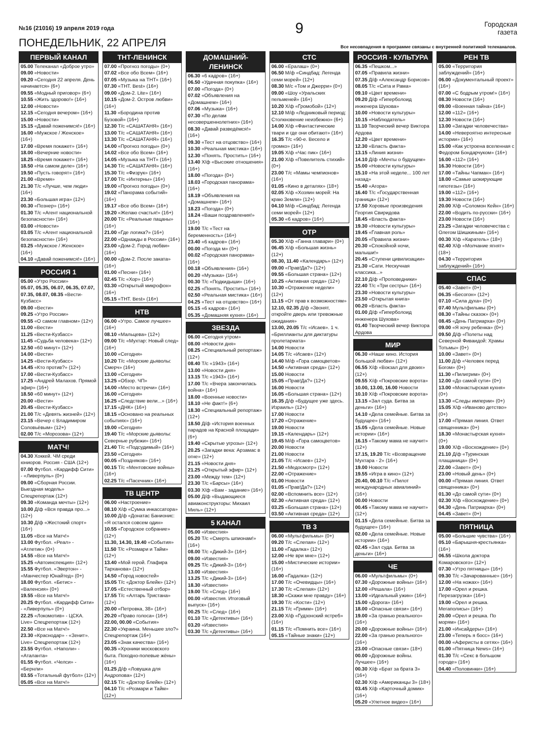№16 (21016) 19 апреля 2019 года
9
Городская
газета
ПОНЕДЕЛЬНИК, 22 АПРЕЛЯ
Все несовпадения в программе связаны с внутренней политикой телеканалов.
ПЕРВЫЙ КАНАЛ
05.00 Телеканал «Доброе утро»
09.00 «Новости»
09.20 «Сегодня 22 апреля. День начинается» (6+)
09.55 «Модный приговор» (6+)
10.55 «Жить здорово!» (16+)
12.00 «Новости»
12.15 «Сегодня вечером» (16+)
15.00 «Новости»
15.15 «Давай поженимся!» (16+)
16.00 «Мужское / Женское» (16+)
17.00 «Время покажет» (16+)
18.00 «Вечерние новости»
18.25 «Время покажет» (16+)
18.50 «На самом деле» (16+)
19.50 «Пусть говорят» (16+)
21.00 «Время»
21.30 Т/с «Лучше, чем люди» (16+)
23.30 «Большая игра» (12+)
00.30 «Познер» (16+)
01.30 Т/с «Агент национальной безопасности» (16+)
03.00 «Новости»
03.05 Т/с «Агент национальной безопасности» (16+)
03.25 «Мужское / Женское» (16+)
04.10 «Давай поженимся!» (16+)
РОССИЯ 1
05.00 «Утро России»
05.07, 05.35, 06.07, 06.35, 07.07, 07.35, 08.07, 08.35 «Вести-Кузбасс»
09.00 «Вести»
09.25 «Утро России»
09.55 «О самом главном» (12+)
11.00 «Вести»
11.25 «Вести-Кузбасс»
11.45 «Судьба человека» (12+)
12.50 «60 минут» (12+)
14.00 «Вести»
14.25 «Вести-Кузбасс»
14.45 «Кто против?» (12+)
17.00 «Вести-Кузбасс»
17.25 «Андрей Малахов. Прямой эфир» (16+)
18.50 «60 минут» (12+)
20.00 «Вести»
20.45 «Вести-Кузбасс»
21.00 Т/с «Девять жизней» (12+)
23.15 «Вечер с Владимиром Соловьёвым» (12+)
02.00 Т/с «Морозова» (12+)
МАТЧ!
04.30 Хоккей. ЧМ среди юниоров. Россия - США (12+)
07.00 Футбол. «Кардифф Сити» - «Ливерпуль» (0+)
09.00 «Сборная России. Выездная модель» Спецрепортаж (12+)
09.30 «Команда мечты» (12+)
10.00 Д/ф «Вся правда про...» (12+)
10.30 Д/ф «Жестокий спорт» (16+)
11.05 «Все на Матч!»
13.00 Футбол. «Реал» - «Атлетик» (0+)
14.55 «Все на Матч!»
15.25 «Автоинспекция» (12+)
15.55 Футбол. «Эвертон» - «Манчестер Юнайтед» (0+)
18.00 Футбол. «Бетис» - «Валенсия» (0+)
19.55 «Все на Матч!»
20.25 Футбол. «Кардифф Сити» - «Ливерпуль» (0+)
22.25 «Локомотив» - ЦСКА. Live» Спецрепортаж (12+)
22.50 «Все на Матч!»
23.30 «Краснодар» - «Зенит». Live» Спецрепортаж (12+)
23.55 Футбол. «Наполи» - «Аталанта»
01.55 Футбол. «Челси» - «Бернли»
03.55 «Тотальный футбол» (12+)
05.05 «Все на Матч!»
ТНТ-ЛЕНИНСК
07.00 «Прогноз погоды» (0+)
07.02 «Все обо Всем» (16+)
07.05 «Музыка на ТНТ» (16+)
07.30 «ТНТ. Best» (16+)
09.00 «Дом-2. Lite» (16+)
10.15 «Дом-2. Остров любви» (16+)
11.30 «Бородина против Бузовой» (16+)
12.30 Т/с «САШАТАНЯ» (16+)
13.00 Т/с «САШАТАНЯ» (16+)
13.30 Т/с «САШАТАНЯ» (16+)
14.00 «Прогноз погоды» (0+)
14.02 «Все обо Всем» (16+)
14.05 «Музыка на ТНТ» (16+)
14.30 Т/с «САШАТАНЯ» (16+)
15.30 Т/с «Физрук» (16+)
17.00 Т/с «Интерны» (16+)
19.00 «Прогноз погоды» (0+)
19.02 «Панорама событий» (16+)
19.17 «Все обо Всем» (16+)
19.20 «Желаю счастья!» (16+)
20.00 Т/с «Реальные пацаны» (16+)
21.00 «Где логика?» (16+)
22.00 «Однажды в России» (16+)
23.00 «Дом-2. Город любви» (16+)
00.00 «Дом-2. После заката» (16+)
01.00 «Песни» (16+)
02.45 Т/с «Хор» (16+)
03.30 «Открытый микрофон» (16+)
05.15 «ТНТ. Best» (16+)
НТВ
06.00 «Утро. Самое лучшее» (16+)
08.10 «Мальцева» (12+)
09.00 Т/с «Мухтар: Новый след» (16+)
10.00 «Сегодня»
10.20 Т/с «Морские дьяволы: Смерч» (16+)
13.00 «Сегодня»
13.25 «Обзор. ЧП»
14.00 «Место встречи» (16+)
16.00 «Сегодня»
16.25 «Следствие вели...» (16+)
17.15 «ДНК» (16+)
18.15 «Основано на реальных событиях» (16+)
19.00 «Сегодня»
19.40 Т/с «Морские дьяволы: Северные рубежи» (16+)
21.40 Т/с «Подсудимый» (16+)
23.50 «Сегодня»
00.05 «Поздняков» (16+)
00.15 Т/с «Ментовские войны» (16+)
02.25 Т/с «Пасечник» (16+)
ТВ ЦЕНТР
06.00 «Настроение»
08.10 Х/ф «Сумка инкассатора»
10.00 Д/ф «Донатас Банионис: «Я остался совсем один»
10.55 «Городское собрание» (12+)
11.30, 14.30, 19.40 «События»
11.50 Т/с «Розмари и Тайм» (12+)
13.40 «Мой герой. Глафира Тарханова» (12+)
14.50 «Город новостей»
15.05 Т/с «Доктор Блейк» (12+)
17.05 «Естественный отбор»
17.55 Т/с «Алтарь Тристана» (12+)
20.00 «Петровка, 38» (16+)
20.20 «Право голоса» (16+)
22.00, 00.00 «События»
22.30 «Украина. Меньшее зло?» Спецрепортаж (16+)
23.05 «Знак качества» (16+)
00.35 «Хроники московского быта. Походно-полевые жёны» (16+)
01.25 Д/ф «Ловушка для Андропова» (12+)
02.15 Т/с «Доктор Блейк» (12+)
04.10 Т/с «Розмари и Тайм» (12+)
ДОМАШНИЙ-ЛЕНИНСК
06.30 «6 кадров» (16+)
06.50 «Удачная покупка» (16+)
07.00 «Погода» (0+)
07.02 «Объявления на «Домашнем» (16+)
07.06 «Музыка» (16+)
07.30 «По делам несовершеннолетних» (16+)
08.30 «Давай разведёмся!» (16+)
09.30 «Тест на отцовство» (16+)
10.30 «Реальная мистика» (16+)
12.30 «Понять. Простить» (16+)
13.40 Х/ф «Высокие отношения» (16+)
18.00 «Погода» (0+)
18.03 «Городская панорама» (16+)
18.19 «Объявления на «Домашнем» (16+)
18.23 «Погода» (0+)
18.24 «Ваши поздравления!» (16+)
19.00 Т/с «Тест на беременность» (16+)
23.40 «6 кадров» (16+)
00.00 «Погода м» (0+)
00.02 «Городская панорама» (16+)
00.18 «Объявления» (16+)
00.20 «Музыка» (16+)
00.30 Т/с «Подкидыши» (16+)
02.25 «Понять. Простить» (16+)
02.50 «Реальная мистика» (16+)
04.25 «Тест на отцовство» (16+)
05.15 «6 кадров» (16+)
05.35 «Домашняя кухня» (16+)
ЗВЕЗДА
06.00 «Сегодня утром»
08.00 «Новости дня»
08.25 «Специальный репортаж» (12+)
08.40 Т/с «1943» (16+)
13.00 «Новости дня»
13.15 Т/с «1943» (16+)
17.00 Т/с «Вчера закончилась война» (16+)
18.00 «Военные новости»
18.10 «Не факт!» (6+)
18.30 «Специальный репортаж» (12+)
18.50 Д/ф «История военных парадов на Красной площади» (6+)
19.40 «Скрытые угрозы» (12+)
20.25 «Загадки века: Арзамас в огне» (12+)
21.15 «Новости дня»
21.25 «Открытый эфир» (12+)
23.00 «Между тем» (12+)
23.30 Т/с «Барсы» (16+)
03.30 Х/ф «Вам - задание» (16+)
05.00 Д/ф «Выдающиеся авиаконструкторы: Михаил Миль» (12+)
5 КАНАЛ
05.00 «Известия»
05.20 Т/с «Смерть шпионам!» (16+)
08.00 Т/с «Дикий-3» (16+)
09.00 «Известия»
09.25 Т/с «Дикий-3» (16+)
13.00 «Известия»
13.25 Т/с «Дикий-3» (16+)
18.30 «Известия»
19.00 Т/с «След» (16+)
00.00 «Известия. Итоговый выпуск» (16+)
00.25 Т/с «След» (16+)
01.10 Т/с «Детективы» (16+)
03.20 «Известия»
03.30 Т/с «Детективы» (16+)
СТС
06.00 «Ералаш» (0+)
06.50 М/ф «Синдбад: Легенда семи морей» (12+)
08.30 М/с «Том и Джерри» (0+)
09.00 «Шоу «Уральских пельменей» (16+)
10.20 Х/ф «Громобой» (12+)
12.10 М/ф «Ледниковый период: Столкновение неизбежно» (6+)
14.00 Х/ф «Фантастические твари и где они обитают» (16+)
16.35 Т/с «90-е. Весело и громко» (16+)
19.05 Х/ф «Час пик» (16+)
21.00 Х/ф «Повелитель стихий» (0+)
23.00 Т/с «Мамы чемпионов» (16+)
01.05 «Кино в деталях» (18+)
02.05 Х/ф «Хозяин морей: На краю Земли» (12+)
04.10 М/ф «Синдбад: Легенда семи морей» (12+)
05.30 «6 кадров» (16+)
ОТР
05.30 Х/ф «Ганна главари» (0+)
06.45 Х/ф «Большая жизнь» (12+)
08.30, 11.40 «Календарь» (12+)
09.00 «Прав!Да?» (12+)
09.55 «Большая страна» (12+)
10.25 «Активная среда» (12+)
10.30 «Отражение недели» (12+)
11.15 «От прав к возможностям»
12.10, 02.35 Д/ф «Звонят, откройте дверь или тревожные ожидания»
13.00, 20.05 Т/с «Исаев». 1 ч. «Бриллианты для диктатуры пролетариата»
14.00 Новости
14.05 Т/с «Исаев» (12+)
14.40 М/ф «Гора самоцветов»
14.50 «Активная среда» (12+)
15.00 Новости
15.05 «Прав!Да?» (12+)
16.00 Новости
16.05 «Большая страна» (12+)
16.35 Д/ф «Будущее уже здесь. Израиль» (12+)
17.00 Новости
17.20 «Отражение»
19.00 Новости
19.15 «Календарь» (12+)
19.45 М/ф «Гора самоцветов»
20.00 Новости
21.00 Новости
21.05 Т/с «Исаев» (12+)
21.50 «Медосмотр» (12+)
22.00 «Отражение»
01.00 Новости
01.05 «Прав!Да?» (12+)
02.00 «Вспомнить все» (12+)
02.30 «Активная среда» (12+)
03.25 «Большая страна» (12+)
03.50 «Активная среда» (12+)
ТВ 3
06.00 «Мультфильмы» (0+)
09.20 Т/с «Слепая» (12+)
11.00 «Гадалка» (12+)
12.00 «Не ври мне» (12+)
15.00 «Мистические истории» (16+)
16.00 «Гадалка» (12+)
17.00 Т/с «Очевидцы» (16+)
17.30 Т/с «Слепая» (12+)
18.30 «Скажи мне правду» (16+)
19.30 Т/с «Кости» (12+)
21.15 Т/с «Гримм» (16+)
23.00 Х/ф «Гудзонский ястреб» (16+)
01.15 Т/с «Помнить все» (16+)
05.15 «Тайные знаки» (12+)
РОССИЯ - КУЛЬТУРА
06.35 «Пешком...»
07.05 «Правила жизни»
07.35 Д/ф «Александр Борисов»
08.05 Т/с «Сита и Рама»
09.10 «Цвет времени»
09.20 Д/ф «Гиперболоид инженера Шухова»
10.00 «Новости культуры»
10.15 «Наблюдатель»
11.10 Творческий вечер Виктора Ардова
12.20 «Цвет времени»
12.30 «Власть факта»
13.15 «Линия жизни»
14.10 Д/ф «Мечты о будущем»
15.00 «Новости культуры»
15.10 «На этой неделе... 100 лет назад»
15.40 «Агора»
16.40 Т/с «Государственная граница» (12+)
17.50 Хоровые произведения Георгия Свиридова
18.45 «Власть факта»
19.30 «Новости культуры»
19.45 «Главная роль»
20.05 «Правила жизни»
20.30 «Спокойной ночи, малыши!»
20.45 «Ступени цивилизации»
21.30 «Сати. Нескучная классика...»
22.10 Д/ф «Проповедники»
22.40 Т/с «Три сестры» (16+)
23.30 «Новости культуры»
23.50 «Открытая книга»
00.20 «Власть факта»
01.00 Д/ф «Гиперболоид инженера Шухова»
01.40 Творческий вечер Виктора Ардова
МИР
06.30 «Наше кино. История большой любви» (12+)
06.55 Х/ф «Вокзал для двоих» (12+)
09.55 Х/ф «Покровские ворота»
10.00, 13.00, 16.00 Новости
10.10 Х/ф «Покровские ворота»
13.15 «Зал суда. Битва за деньги» (16+)
14.10 «Дела семейные. Битва за будущее» (16+)
15.05 «Дела семейные. Новые истории» (16+)
16.15 «Такому мама не научит» (12+)
17.15, 19.20 Т/с «Возвращение Мухтара - 2» (16+)
19.00 Новости
19.55 «Игра в кино» (12+)
20.40, 00.10 Т/с «Пилот международных авиалиний» (16+)
00.00 Новости
00.45 «Такому мама не научит» (12+)
01.15 «Дела семейные. Битва за будущее» (16+)
02.00 «Дела семейные. Новые истории» (16+)
02.45 «Зал суда. Битва за деньги» (16+)
ЧЕ
06.00 «Мультфильмы» (0+)
07.30 «Дорожные войны» (16+)
12.00 «Решала» (16+)
13.00 «Идеальный ужин» (16+)
15.00 «Дорога» (16+)
18.00 «Опасные связи» (16+)
19.00 «За гранью реального» (16+)
20.00 «Дорожные войны» (16+)
22.00 «За гранью реального» (16+)
23.00 «Опасные связи» (18+)
00.00 «Дорожные войны. Лучшее» (16+)
00.30 Х/ф «Брат за брата 3» (16+)
02.30 Х/ф «Американцы 3» (18+)
03.45 Х/ф «Карточный домик» (16+)
05.20 «Улетное видео» (16+)
РЕН ТВ
05.00 «Территория заблуждений» (16+)
06.00 «Документальный проект» (16+)
07.00 «С бодрым утром!» (16+)
08.30 Новости (16+)
09.00 «Военная тайна» (16+)
12.00 «112» (16+)
12.30 Новости (16+)
13.00 «Загадки человечества»
14.00 «Невероятно интересные истории» (16+)
15.00 «Как устроена вселенная с Федором Бондарчуком» (16+)
16.00 «112» (16+)
16.30 Новости (16+)
17.00 «Тайны Чапман» (16+)
18.00 «Самые шокирующие гипотезы» (16+)
19.00 «112» (16+)
19.30 Новости (16+)
20.00 Х/ф «Соломон Кейн» (16+)
22.00 «Водить по-русски» (16+)
23.00 Новости (16+)
23.25 «Загадки человечества с Олегом Шишкиным» (16+)
00.30 Х/ф «Каратель» (18+)
02.40 Х/ф «Молчание ягнят» (18+)
04.30 «Территория заблуждений» (16+)
СПАС
05.40 «Завет» (0+)
06.35 «Бесогон» (12+)
07.10 «Сила духа» (0+)
07.40 Мультфильмы (0+)
08.30 «Тайны сказок» (0+)
08.45 «День Патриарха» (0+)
09.00 «Я хочу ребенка» (0+)
09.50 Д/ф «Полеты над Северной Фиваидой: Храмы Тотьмы» (0+)
10.00 «Завет» (0+)
11.00 Д/ф «Человек перед Богом» (0+)
11.30 «Пилигрим» (0+)
12.00 «До самой сути» (0+)
13.00 «Монастырская кухня» (0+)
13.30 «Следы империи» (0+)
15.05 Х/ф «Иваново детство» (0+)
17.00 «Прямая линия. Ответ священника» (0+)
18.30 «Монастырская кухня» (0+)
19.00 Х/ф «Восхождение» (0+)
21.10 Д/ф «Туринская плащаница» (0+)
22.00 «Завет» (0+)
23.00 «Новый день» (0+)
00.00 «Прямая линия. Ответ священника» (0+)
01.30 «До самой сути» (0+)
02.30 Х/ф «Восхождение» (0+)
04.30 «День Патриарха» (0+)
04.45 «Завет» (0+)
ПЯТНИЦА
05.00 «Большие чувства» (16+)
05.10 «Барышня-крестьянка» (16+)
06.55 «Школа доктора Комаровского» (12+)
07.30 «Утро пятницы» (16+)
09.30 Т/с «Зачарованные» (16+)
12.00 «На ножах» (16+)
17.00 «Орел и решка. Перезагрузка» (16+)
19.00 «Орел и решка. Мегаполисы» (16+)
20.00 «Орел и решка. По морям» (16+)
21.00 «Инсайдеры» (16+)
23.00 «Теперь я босс» (16+)
00.00 «Аферисты в сетях» (16+)
01.00 «Пятница News» (16+)
01.30 Т/с «Секс в большом городе» (16+)
04.40 «Половинки» (16+)